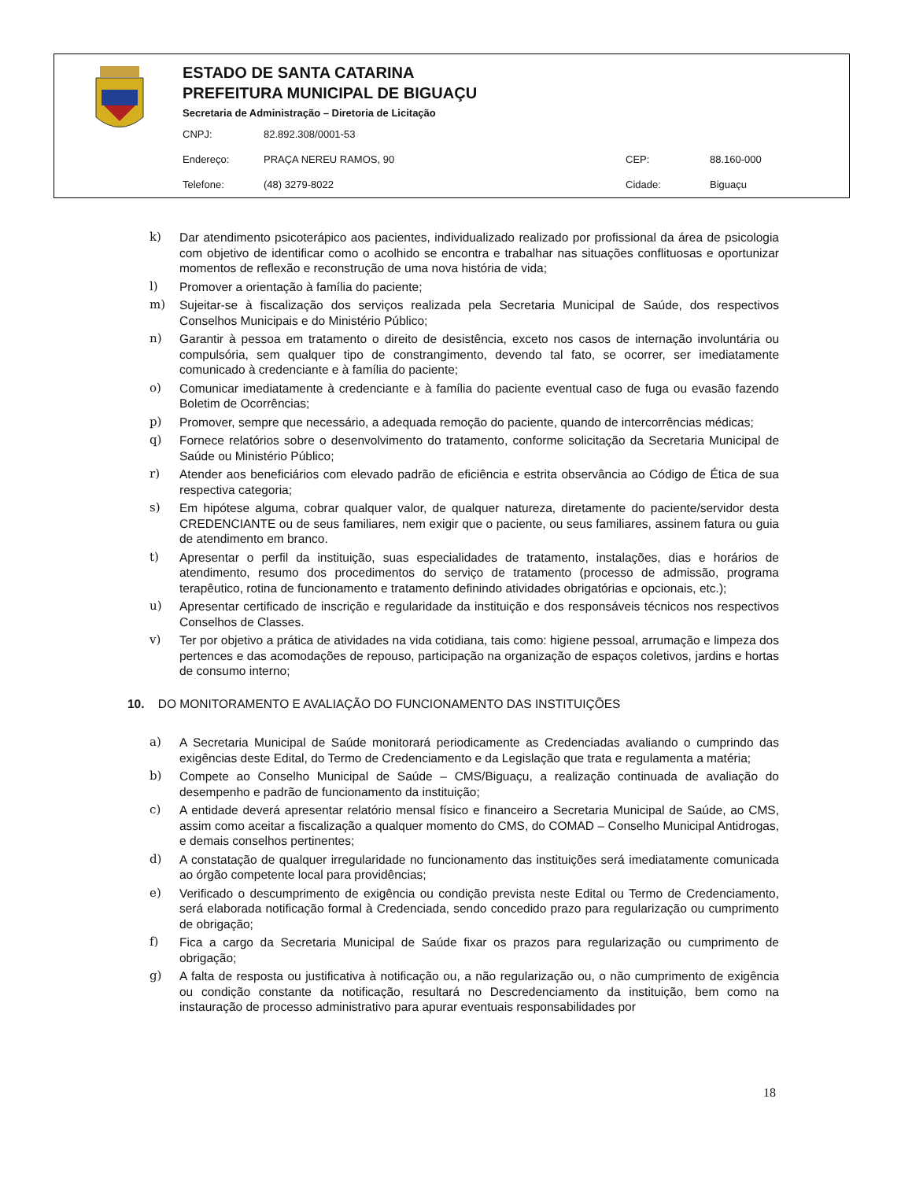ESTADO DE SANTA CATARINA
PREFEITURA MUNICIPAL DE BIGUAÇU
Secretaria de Administração – Diretoria de Licitação
CNPJ: 82.892.308/0001-53
Endereço: PRAÇA NEREU RAMOS, 90 CEP: 88.160-000
Telefone: (48) 3279-8022 Cidade: Biguaçu
k) Dar atendimento psicoterápico aos pacientes, individualizado realizado por profissional da área de psicologia com objetivo de identificar como o acolhido se encontra e trabalhar nas situações conflituosas e oportunizar momentos de reflexão e reconstrução de uma nova história de vida;
l) Promover a orientação à família do paciente;
m) Sujeitar-se à fiscalização dos serviços realizada pela Secretaria Municipal de Saúde, dos respectivos Conselhos Municipais e do Ministério Público;
n) Garantir à pessoa em tratamento o direito de desistência, exceto nos casos de internação involuntária ou compulsória, sem qualquer tipo de constrangimento, devendo tal fato, se ocorrer, ser imediatamente comunicado à credenciante e à família do paciente;
o) Comunicar imediatamente à credenciante e à família do paciente eventual caso de fuga ou evasão fazendo Boletim de Ocorrências;
p) Promover, sempre que necessário, a adequada remoção do paciente, quando de intercorrências médicas;
q) Fornece relatórios sobre o desenvolvimento do tratamento, conforme solicitação da Secretaria Municipal de Saúde ou Ministério Público;
r) Atender aos beneficiários com elevado padrão de eficiência e estrita observância ao Código de Ética de sua respectiva categoria;
s) Em hipótese alguma, cobrar qualquer valor, de qualquer natureza, diretamente do paciente/servidor desta CREDENCIANTE ou de seus familiares, nem exigir que o paciente, ou seus familiares, assinem fatura ou guia de atendimento em branco.
t) Apresentar o perfil da instituição, suas especialidades de tratamento, instalações, dias e horários de atendimento, resumo dos procedimentos do serviço de tratamento (processo de admissão, programa terapêutico, rotina de funcionamento e tratamento definindo atividades obrigatórias e opcionais, etc.);
u) Apresentar certificado de inscrição e regularidade da instituição e dos responsáveis técnicos nos respectivos Conselhos de Classes.
v) Ter por objetivo a prática de atividades na vida cotidiana, tais como: higiene pessoal, arrumação e limpeza dos pertences e das acomodações de repouso, participação na organização de espaços coletivos, jardins e hortas de consumo interno;
10. DO MONITORAMENTO E AVALIAÇÃO DO FUNCIONAMENTO DAS INSTITUIÇÕES
a) A Secretaria Municipal de Saúde monitorará periodicamente as Credenciadas avaliando o cumprindo das exigências deste Edital, do Termo de Credenciamento e da Legislação que trata e regulamenta a matéria;
b) Compete ao Conselho Municipal de Saúde – CMS/Biguaçu, a realização continuada de avaliação do desempenho e padrão de funcionamento da instituição;
c) A entidade deverá apresentar relatório mensal físico e financeiro a Secretaria Municipal de Saúde, ao CMS, assim como aceitar a fiscalização a qualquer momento do CMS, do COMAD – Conselho Municipal Antidrogas, e demais conselhos pertinentes;
d) A constatação de qualquer irregularidade no funcionamento das instituições será imediatamente comunicada ao órgão competente local para providências;
e) Verificado o descumprimento de exigência ou condição prevista neste Edital ou Termo de Credenciamento, será elaborada notificação formal à Credenciada, sendo concedido prazo para regularização ou cumprimento de obrigação;
f) Fica a cargo da Secretaria Municipal de Saúde fixar os prazos para regularização ou cumprimento de obrigação;
g) A falta de resposta ou justificativa à notificação ou, a não regularização ou, o não cumprimento de exigência ou condição constante da notificação, resultará no Descredenciamento da instituição, bem como na instauração de processo administrativo para apurar eventuais responsabilidades por
18